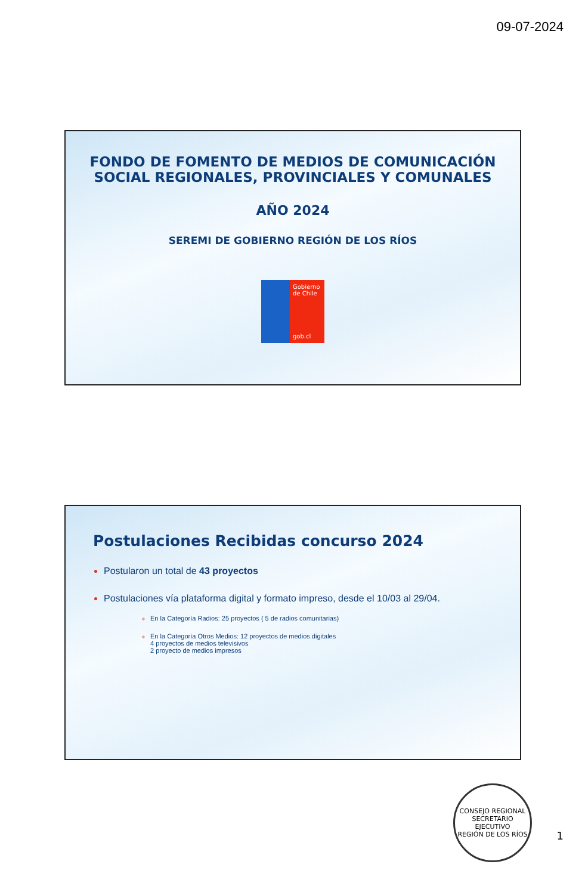09-07-2024
FONDO DE FOMENTO DE MEDIOS DE COMUNICACIÓN SOCIAL REGIONALES, PROVINCIALES Y COMUNALES
AÑO 2024
SEREMI DE GOBIERNO REGIÓN DE LOS RÍOS
Gobierno de Chile
gob.cl
Postulaciones Recibidas concurso 2024
Postularon un total de 43 proyectos
Postulaciones vía plataforma digital y formato impreso, desde el 10/03 al 29/04.
En la Categoría Radios: 25 proyectos ( 5 de radios comunitarias)
En la Categoría Otros Medios: 12 proyectos de medios digitales
4 proyectos de medios televisivos
2 proyecto de medios impresos
CONSEJO REGIONAL
SECRETARIO
EJECUTIVO
REGIÓN DE LOS RÍOS
1